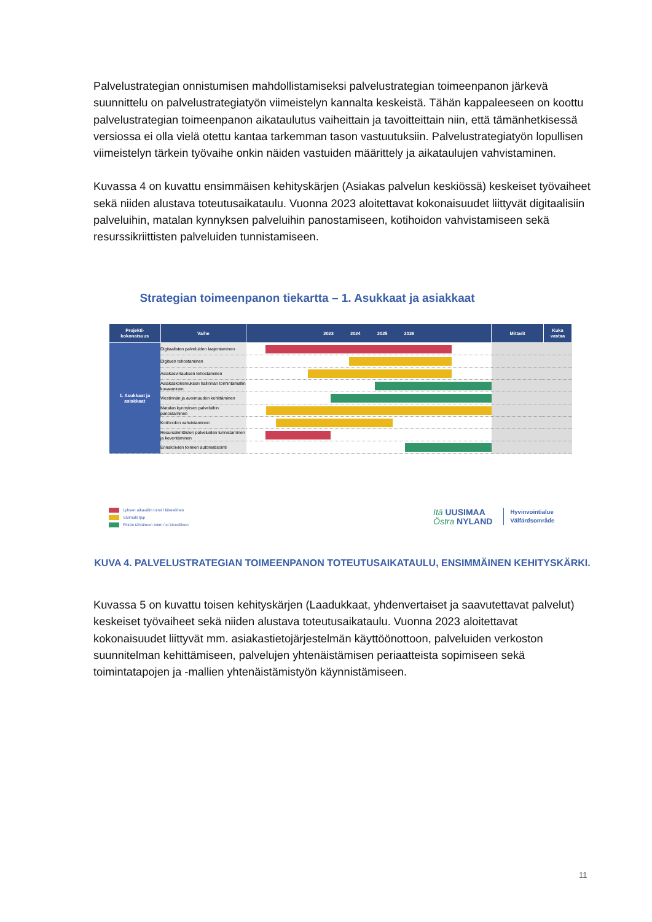Palvelustrategian onnistumisen mahdollistamiseksi palvelustrategian toimeenpanon järkevä suunnittelu on palvelustrategiatyön viimeistelyn kannalta keskeistä. Tähän kappaleeseen on koottu palvelustrategian toimeenpanon aikataulutus vaiheittain ja tavoitteittain niin, että tämänhetkisessä versiossa ei olla vielä otettu kantaa tarkemman tason vastuutuksiin. Palvelustrategiatyön lopullisen viimeistelyn tärkein työvaihe onkin näiden vastuiden määrittely ja aikataulujen vahvistaminen.
Kuvassa 4 on kuvattu ensimmäisen kehityskärjen (Asiakas palvelun keskiössä) keskeiset työvaiheet sekä niiden alustava toteutusaikataulu. Vuonna 2023 aloitettavat kokonaisuudet liittyvät digitaalisiin palveluihin, matalan kynnyksen palveluihin panostamiseen, kotihoidon vahvistamiseen sekä resurssikriittisten palveluiden tunnistamiseen.
Strategian toimeenpanon tiekartta – 1. Asukkaat ja asiakkaat
| Projekti- kokonaisuus | Vaihe | 2023 2024 2025 2026 | Mittarit | Kuka vastaa |
| --- | --- | --- | --- | --- |
| 1. Asukkaat ja asiakkaat | Digitaalisten palveluiden laajentaminen | | | |
| | Digituen tehostaminen | | | |
| | Asiakasvirtauksen tehostaminen | | | |
| | Asiakaskokemuksen hallinnan toimintamallin kuvaaminen | | | |
| | Viestinnän ja avoimuuden kehittäminen | | | |
| | Matalan kynnyksen palveluihin panostaminen | | | |
| | Kotihoidon vahvistaminen | | | |
| | Resurssikriittisten palveluiden tunnistaminen ja keventäminen | | | |
| | Ennakoivien toimien automatisointi | | | |
Lyhyen aikavälin toimi / kiireellinen
Välimalli tjsp
Pitkän tähtäimen toimi / ei kiireellinen
Itä UUSIMAA
Östra NYLAND
Hyvinvointialue
Välfärdsområde
KUVA 4. PALVELUSTRATEGIAN TOIMEENPANON TOTEUTUSAIKATAULU, ENSIMMÄINEN KEHITYSKÄRKI.
Kuvassa 5 on kuvattu toisen kehityskärjen (Laadukkaat, yhdenvertaiset ja saavutettavat palvelut) keskeiset työvaiheet sekä niiden alustava toteutusaikataulu. Vuonna 2023 aloitettavat kokonaisuudet liittyvät mm. asiakastietojärjestelmän käyttöönottoon, palveluiden verkoston suunnitelman kehittämiseen, palvelujen yhtenäistämisen periaatteista sopimiseen sekä toimintatapojen ja -mallien yhtenäistämistyön käynnistämiseen.
11